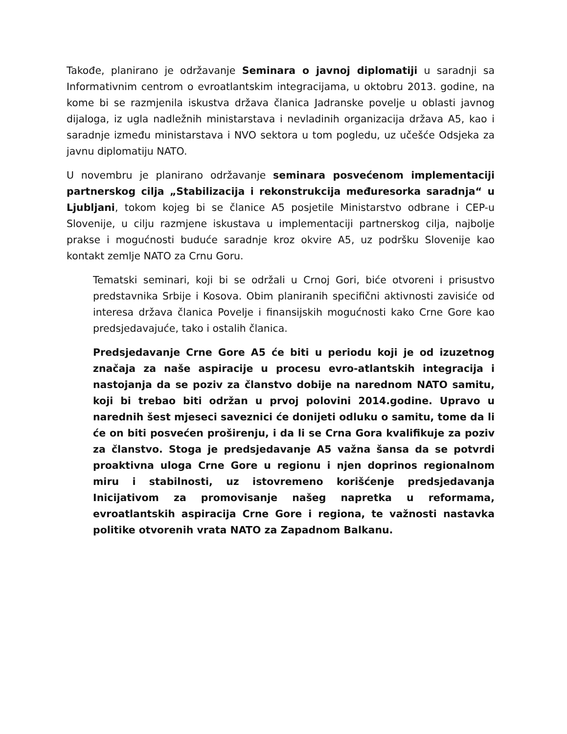Takođe, planirano je održavanje Seminara o javnoj diplomatiji u saradnji sa Informativnim centrom o evroatlantskim integracijama, u oktobru 2013. godine, na kome bi se razmjenila iskustva država članica Jadranske povelje u oblasti javnog dijaloga, iz ugla nadležnih ministarstava i nevladinih organizacija država A5, kao i saradnje između ministarstava i NVO sektora u tom pogledu, uz učešće Odsjeka za javnu diplomatiju NATO.
U novembru je planirano održavanje seminara posvećenom implementaciji partnerskog cilja „Stabilizacija i rekonstrukcija međuresorka saradnja“ u Ljubljani, tokom kojeg bi se članice A5 posjetile Ministarstvo odbrane i CEP-u Slovenije, u cilju razmjene iskustava u implementaciji partnerskog cilja, najbolje prakse i mogućnosti buduće saradnje kroz okvire A5, uz podršku Slovenije kao kontakt zemlje NATO za Crnu Goru.
Tematski seminari, koji bi se održali u Crnoj Gori, biće otvoreni i prisustvo predstavnika Srbije i Kosova. Obim planiranih specifični aktivnosti zavisiće od interesa država članica Povelje i finansijskih mogućnosti kako Crne Gore kao predsjedavajuće, tako i ostalih članica.
Predsjedavanje Crne Gore A5 će biti u periodu koji je od izuzetnog značaja za naše aspiracije u procesu evro-atlantskih integracija i nastojanja da se poziv za članstvo dobije na narednom NATO samitu, koji bi trebao biti održan u prvoj polovini 2014.godine. Upravo u narednih šest mjeseci saveznici će donijeti odluku o samitu, tome da li će on biti posvećen proširenju, i da li se Crna Gora kvalifikuje za poziv za članstvo. Stoga je predsjedavanje A5 važna šansa da se potvrdi proaktivna uloga Crne Gore u regionu i njen doprinos regionalnom miru i stabilnosti, uz istovremeno korišćenje predsjedavanja Inicijativom za promovisanje našeg napretka u reformama, evroatlantskih aspiracija Crne Gore i regiona, te važnosti nastavka politike otvorenih vrata NATO za Zapadnom Balkanu.